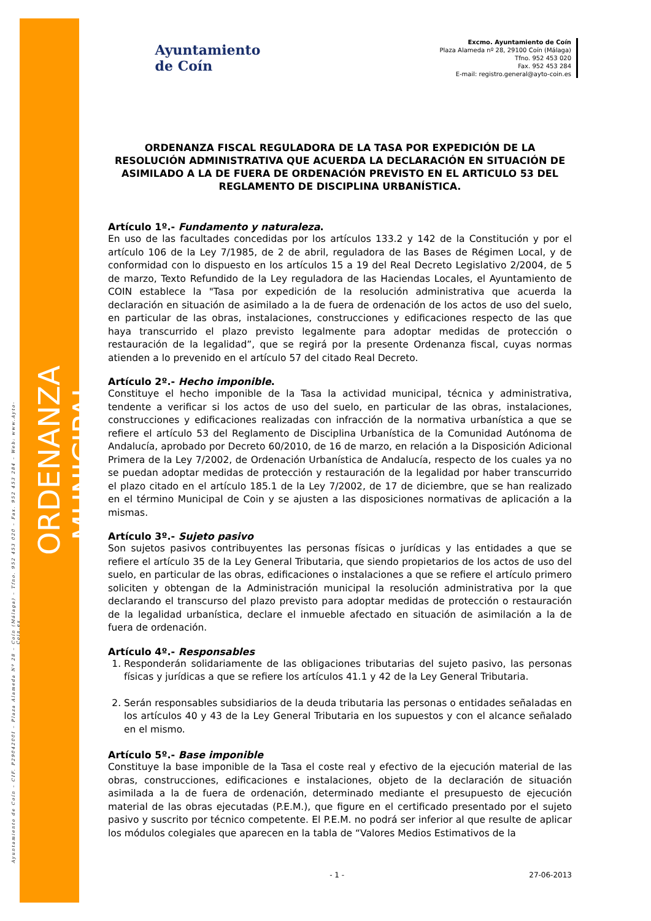Ayuntamiento de Coín – CIF. P2904200I – Plaza Alameda Nº 28 – Coín (Málaga) – Tfno. 952 453 020 – Fax. 952 453 284 – Web: www.Ayto-Coin.es
ORDENANZA MUNICIPAL
Ayuntamiento
de Coín
Excmo. Ayuntamiento de Coín
Plaza Alameda nº 28, 29100 Coín (Málaga)
Tfno. 952 453 020
Fax. 952 453 284
E-mail: registro.general@ayto-coin.es
ORDENANZA FISCAL REGULADORA DE LA TASA POR EXPEDICIÓN DE LA RESOLUCIÓN ADMINISTRATIVA QUE ACUERDA LA DECLARACIÓN EN SITUACIÓN DE ASIMILADO A LA DE FUERA DE ORDENACIÓN PREVISTO EN EL ARTICULO 53 DEL REGLAMENTO DE DISCIPLINA URBANÍSTICA.
Artículo 1º.- Fundamento y naturaleza.
En uso de las facultades concedidas por los artículos 133.2 y 142 de la Constitución y por el artículo 106 de la Ley 7/1985, de 2 de abril, reguladora de las Bases de Régimen Local, y de conformidad con lo dispuesto en los artículos 15 a 19 del Real Decreto Legislativo 2/2004, de 5 de marzo, Texto Refundido de la Ley reguladora de las Haciendas Locales, el Ayuntamiento de COIN establece la "Tasa por expedición de la resolución administrativa que acuerda la declaración en situación de asimilado a la de fuera de ordenación de los actos de uso del suelo, en particular de las obras, instalaciones, construcciones y edificaciones respecto de las que haya transcurrido el plazo previsto legalmente para adoptar medidas de protección o restauración de la legalidad”, que se regirá por la presente Ordenanza fiscal, cuyas normas atienden a lo prevenido en el artículo 57 del citado Real Decreto.
Artículo 2º.- Hecho imponible.
Constituye el hecho imponible de la Tasa la actividad municipal, técnica y administrativa, tendente a verificar si los actos de uso del suelo, en particular de las obras, instalaciones, construcciones y edificaciones realizadas con infracción de la normativa urbanística a que se refiere el artículo 53 del Reglamento de Disciplina Urbanística de la Comunidad Autónoma de Andalucía, aprobado por Decreto 60/2010, de 16 de marzo, en relación a la Disposición Adicional Primera de la Ley 7/2002, de Ordenación Urbanística de Andalucía, respecto de los cuales ya no se puedan adoptar medidas de protección y restauración de la legalidad por haber transcurrido el plazo citado en el artículo 185.1 de la Ley 7/2002, de 17 de diciembre, que se han realizado en el término Municipal de Coin y se ajusten a las disposiciones normativas de aplicación a la mismas.
Artículo 3º.- Sujeto pasivo
Son sujetos pasivos contribuyentes las personas físicas o jurídicas y las entidades a que se refiere el artículo 35 de la Ley General Tributaria, que siendo propietarios de los actos de uso del suelo, en particular de las obras, edificaciones o instalaciones a que se refiere el artículo primero soliciten y obtengan de la Administración municipal la resolución administrativa por la que declarando el transcurso del plazo previsto para adoptar medidas de protección o restauración de la legalidad urbanística, declare el inmueble afectado en situación de asimilación a la de fuera de ordenación.
Artículo 4º.- Responsables
1. Responderán solidariamente de las obligaciones tributarias del sujeto pasivo, las personas físicas y jurídicas a que se refiere los artículos 41.1 y 42 de la Ley General Tributaria.
2. Serán responsables subsidiarios de la deuda tributaria las personas o entidades señaladas en los artículos 40 y 43 de la Ley General Tributaria en los supuestos y con el alcance señalado en el mismo.
Artículo 5º.- Base imponible
Constituye la base imponible de la Tasa el coste real y efectivo de la ejecución material de las obras, construcciones, edificaciones e instalaciones, objeto de la declaración de situación asimilada a la de fuera de ordenación, determinado mediante el presupuesto de ejecución material de las obras ejecutadas (P.E.M.), que figure en el certificado presentado por el sujeto pasivo y suscrito por técnico competente. El P.E.M. no podrá ser inferior al que resulte de aplicar los módulos colegiales que aparecen en la tabla de “Valores Medios Estimativos de la
- 1 - 27-06-2013